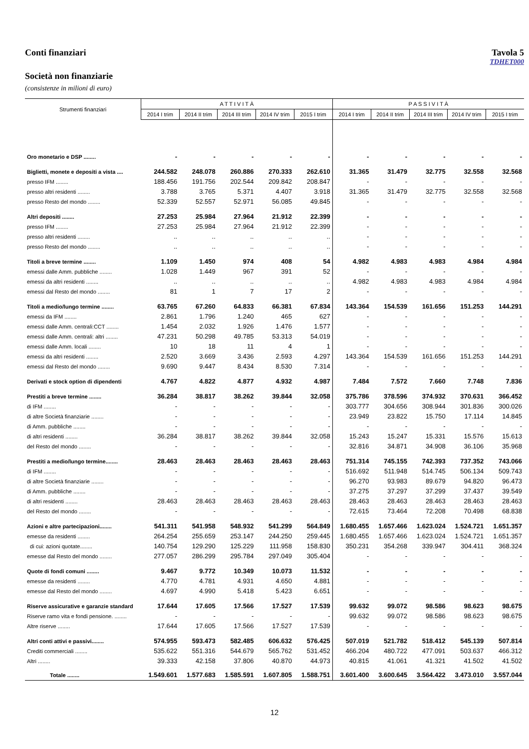Conti finanziari Tavola 5
TDHET000
Società non finanziarie
(consistenze in milioni di euro)
| Strumenti finanziari | A T T I V I T À | | | | | P A S S I V I T À | | | | |
| --- | --- | --- | --- | --- | --- | --- | --- | --- | --- | --- |
| | 2014 I trim | 2014 II trim | 2014 III trim | 2014 IV trim | 2015 I trim | 2014 I trim | 2014 II trim | 2014 III trim | 2014 IV trim | 2015 I trim |
| Oro monetario e DSP ........ | - | - | - | - | - | - | - | - | - | - |
| Biglietti, monete e depositi a vista .... | 244.582 | 248.078 | 260.886 | 270.333 | 262.610 | 31.365 | 31.479 | 32.775 | 32.558 | 32.568 |
| presso IFM ........ | 188.456 | 191.756 | 202.544 | 209.842 | 208.847 | - | - | - | - | - |
| presso altri residenti ........ | 3.788 | 3.765 | 5.371 | 4.407 | 3.918 | 31.365 | 31.479 | 32.775 | 32.558 | 32.568 |
| presso Resto del mondo ........ | 52.339 | 52.557 | 52.971 | 56.085 | 49.845 | - | - | - | - | - |
| Altri depositi ........ | 27.253 | 25.984 | 27.964 | 21.912 | 22.399 | - | - | - | - | - |
| presso IFM ........ | 27.253 | 25.984 | 27.964 | 21.912 | 22.399 | - | - | - | - | - |
| presso altri residenti ........ | .. | .. | .. | .. | .. | - | - | - | - | - |
| presso Resto del mondo ........ | .. | .. | .. | .. | .. | - | - | - | - | - |
| Titoli a breve termine ........ | 1.109 | 1.450 | 974 | 408 | 54 | 4.982 | 4.983 | 4.983 | 4.984 | 4.984 |
| emessi dalle Amm. pubbliche ........ | 1.028 | 1.449 | 967 | 391 | 52 | - | - | - | - | - |
| emessi da altri residenti ........ | .. | .. | .. | .. | .. | 4.982 | 4.983 | 4.983 | 4.984 | 4.984 |
| emessi dal Resto del mondo ........ | 81 | 1 | 7 | 17 | 2 | - | - | - | - | - |
| Titoli a medio/lungo termine ........ | 63.765 | 67.260 | 64.833 | 66.381 | 67.834 | 143.364 | 154.539 | 161.656 | 151.253 | 144.291 |
| emessi da IFM ........ | 2.861 | 1.796 | 1.240 | 465 | 627 | - | - | - | - | - |
| emessi dalle Amm. centrali:CCT ........ | 1.454 | 2.032 | 1.926 | 1.476 | 1.577 | - | - | - | - | - |
| emessi dalle Amm. centrali: altri ........ | 47.231 | 50.298 | 49.785 | 53.313 | 54.019 | - | - | - | - | - |
| emessi dalle Amm. locali ........ | 10 | 18 | 11 | 4 | 1 | - | - | - | - | - |
| emessi da altri residenti ........ | 2.520 | 3.669 | 3.436 | 2.593 | 4.297 | 143.364 | 154.539 | 161.656 | 151.253 | 144.291 |
| emessi dal Resto del mondo ........ | 9.690 | 9.447 | 8.434 | 8.530 | 7.314 | - | - | - | - | - |
| Derivati e stock option di dipendenti | 4.767 | 4.822 | 4.877 | 4.932 | 4.987 | 7.484 | 7.572 | 7.660 | 7.748 | 7.836 |
| Prestiti a breve termine ........ | 36.284 | 38.817 | 38.262 | 39.844 | 32.058 | 375.786 | 378.596 | 374.932 | 370.631 | 366.452 |
| di IFM ........ | - | - | - | - | - | 303.777 | 304.656 | 308.944 | 301.836 | 300.026 |
| di altre Società finanziarie ........ | - | - | - | - | - | 23.949 | 23.822 | 15.750 | 17.114 | 14.845 |
| di Amm. pubbliche ........ | - | - | - | - | - | - | - | - | - | - |
| di altri residenti ........ | 36.284 | 38.817 | 38.262 | 39.844 | 32.058 | 15.243 | 15.247 | 15.331 | 15.576 | 15.613 |
| del Resto del mondo ........ | - | - | - | - | - | 32.816 | 34.871 | 34.908 | 36.106 | 35.968 |
| Prestiti a medio/lungo termine........ | 28.463 | 28.463 | 28.463 | 28.463 | 28.463 | 751.314 | 745.155 | 742.393 | 737.352 | 743.066 |
| di IFM ........ | - | - | - | - | - | 516.692 | 511.948 | 514.745 | 506.134 | 509.743 |
| di altre Società finanziarie ........ | - | - | - | - | - | 96.270 | 93.983 | 89.679 | 94.820 | 96.473 |
| di Amm. pubbliche ........ | - | - | - | - | - | 37.275 | 37.297 | 37.299 | 37.437 | 39.549 |
| di altri residenti ........ | 28.463 | 28.463 | 28.463 | 28.463 | 28.463 | 28.463 | 28.463 | 28.463 | 28.463 | 28.463 |
| del Resto del mondo ........ | - | - | - | - | - | 72.615 | 73.464 | 72.208 | 70.498 | 68.838 |
| Azioni e altre partecipazioni........ | 541.311 | 541.958 | 548.932 | 541.299 | 564.849 | 1.680.455 | 1.657.466 | 1.623.024 | 1.524.721 | 1.651.357 |
| emesse da residenti ........ | 264.254 | 255.659 | 253.147 | 244.250 | 259.445 | 1.680.455 | 1.657.466 | 1.623.024 | 1.524.721 | 1.651.357 |
| di cui: azioni quotate........ | 140.754 | 129.290 | 125.229 | 111.958 | 158.830 | 350.231 | 354.268 | 339.947 | 304.411 | 368.324 |
| emesse dal Resto del mondo ........ | 277.057 | 286.299 | 295.784 | 297.049 | 305.404 | - | - | - | - | - |
| Quote di fondi comuni ........ | 9.467 | 9.772 | 10.349 | 10.073 | 11.532 | - | - | - | - | - |
| emesse da residenti ........ | 4.770 | 4.781 | 4.931 | 4.650 | 4.881 | - | - | - | - | - |
| emesse dal Resto del mondo ........ | 4.697 | 4.990 | 5.418 | 5.423 | 6.651 | - | - | - | - | - |
| Riserve assicurative e garanzie standard | 17.644 | 17.605 | 17.566 | 17.527 | 17.539 | 99.632 | 99.072 | 98.586 | 98.623 | 98.675 |
| Riserve ramo vita e fondi pensione. ........ | - | - | - | - | - | 99.632 | 99.072 | 98.586 | 98.623 | 98.675 |
| Altre riserve ........ | 17.644 | 17.605 | 17.566 | 17.527 | 17.539 | - | - | - | - | - |
| Altri conti attivi e passivi........ | 574.955 | 593.473 | 582.485 | 606.632 | 576.425 | 507.019 | 521.782 | 518.412 | 545.139 | 507.814 |
| Crediti commerciali ........ | 535.622 | 551.316 | 544.679 | 565.762 | 531.452 | 466.204 | 480.722 | 477.091 | 503.637 | 466.312 |
| Altri ........ | 39.333 | 42.158 | 37.806 | 40.870 | 44.973 | 40.815 | 41.061 | 41.321 | 41.502 | 41.502 |
| Totale ........ | 1.549.601 | 1.577.683 | 1.585.591 | 1.607.805 | 1.588.751 | 3.601.400 | 3.600.645 | 3.564.422 | 3.473.010 | 3.557.044 |
12